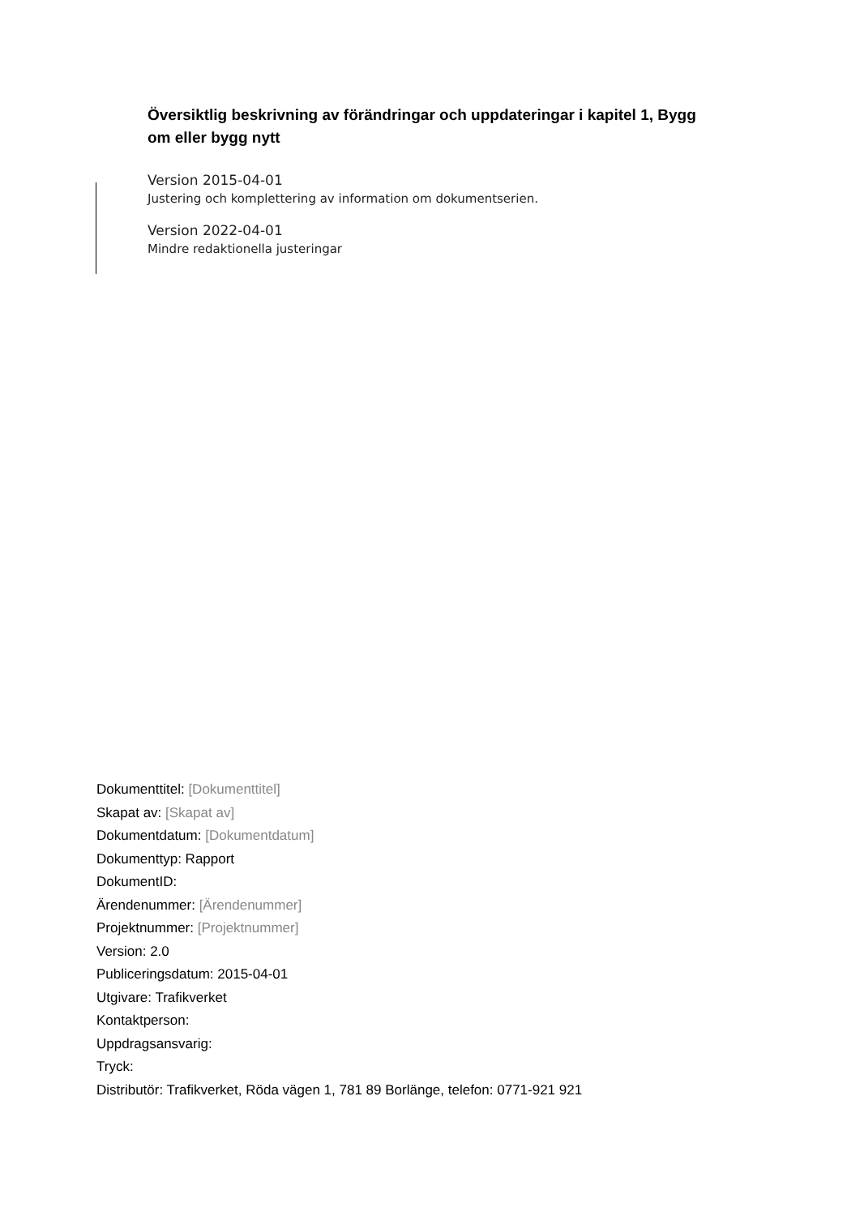Översiktlig beskrivning av förändringar och uppdateringar i kapitel 1, Bygg om eller bygg nytt
Version 2015-04-01
Justering och komplettering av information om dokumentserien.
Version 2022-04-01
Mindre redaktionella justeringar
Dokumenttitel: [Dokumenttitel]
Skapat av: [Skapat av]
Dokumentdatum: [Dokumentdatum]
Dokumenttyp: Rapport
DokumentID:
Ärendenummer: [Ärendenummer]
Projektnummer: [Projektnummer]
Version: 2.0
Publiceringsdatum: 2015-04-01
Utgivare: Trafikverket
Kontaktperson:
Uppdragsansvarig:
Tryck:
Distributör: Trafikverket, Röda vägen 1, 781 89 Borlänge, telefon: 0771-921 921